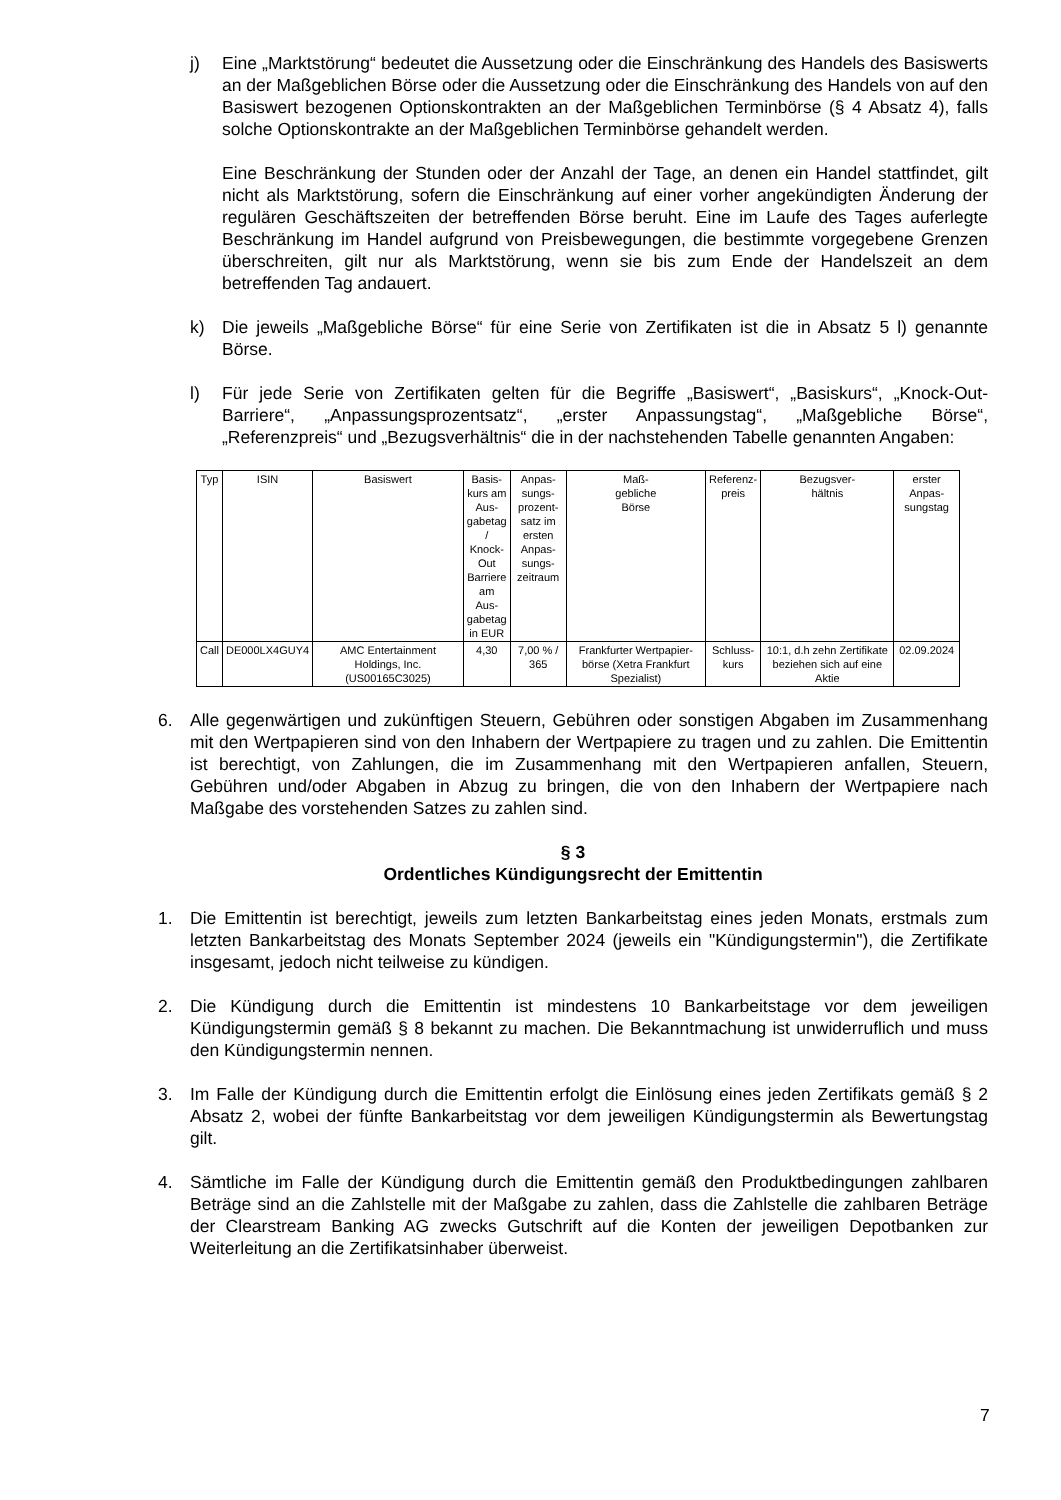j) Eine „Marktstörung“ bedeutet die Aussetzung oder die Einschränkung des Handels des Basiswerts an der Maßgeblichen Börse oder die Aussetzung oder die Einschränkung des Handels von auf den Basiswert bezogenen Optionskontrakten an der Maßgeblichen Terminbörse (§ 4 Absatz 4), falls solche Optionskontrakte an der Maßgeblichen Terminbörse gehandelt werden.
Eine Beschränkung der Stunden oder der Anzahl der Tage, an denen ein Handel stattfindet, gilt nicht als Marktstörung, sofern die Einschränkung auf einer vorher angekündigten Änderung der regulären Geschäftszeiten der betreffenden Börse beruht. Eine im Laufe des Tages auferlegte Beschränkung im Handel aufgrund von Preisbewegungen, die bestimmte vorgegebene Grenzen überschreiten, gilt nur als Marktstörung, wenn sie bis zum Ende der Handelszeit an dem betreffenden Tag andauert.
k) Die jeweils „Maßgebliche Börse“ für eine Serie von Zertifikaten ist die in Absatz 5 l) genannte Börse.
l) Für jede Serie von Zertifikaten gelten für die Begriffe „Basiswert“, „Basiskurs“, „Knock-Out-Barriere“, „Anpassungsprozentsatz“, „erster Anpassungstag“, „Maßgebliche Börse“, „Referenzpreis“ und „Bezugsverhältnis“ die in der nachstehenden Tabelle genannten Angaben:
| Typ | ISIN | Basiswert | Basis- kurs am Aus- gabetag / Knock- Out Barriere am Aus- gabetag in EUR | Anpas- sungs- prozent- satz im ersten Anpas- sungs- zeitraum | Maß- gebliche Börse | Referenz- preis | Bezugsver- hältnis | erster Anpas- sungstag |
| --- | --- | --- | --- | --- | --- | --- | --- | --- |
| Call | DE000LX4GUY4 | AMC Entertainment Holdings, Inc. (US00165C3025) | 4,30 | 7,00 % / 365 | Frankfurter Wertpapier-börse (Xetra Frankfurt Spezialist) | Schluss- kurs | 10:1, d.h zehn Zertifikate beziehen sich auf eine Aktie | 02.09.2024 |
6. Alle gegenwärtigen und zukünftigen Steuern, Gebühren oder sonstigen Abgaben im Zusammenhang mit den Wertpapieren sind von den Inhabern der Wertpapiere zu tragen und zu zahlen. Die Emittentin ist berechtigt, von Zahlungen, die im Zusammenhang mit den Wertpapieren anfallen, Steuern, Gebühren und/oder Abgaben in Abzug zu bringen, die von den Inhabern der Wertpapiere nach Maßgabe des vorstehenden Satzes zu zahlen sind.
§ 3
Ordentliches Kündigungsrecht der Emittentin
1. Die Emittentin ist berechtigt, jeweils zum letzten Bankarbeitstag eines jeden Monats, erstmals zum letzten Bankarbeitstag des Monats September 2024 (jeweils ein "Kündigungstermin"), die Zertifikate insgesamt, jedoch nicht teilweise zu kündigen.
2. Die Kündigung durch die Emittentin ist mindestens 10 Bankarbeitstage vor dem jeweiligen Kündigungstermin gemäß § 8 bekannt zu machen. Die Bekanntmachung ist unwiderruflich und muss den Kündigungstermin nennen.
3. Im Falle der Kündigung durch die Emittentin erfolgt die Einlösung eines jeden Zertifikats gemäß § 2 Absatz 2, wobei der fünfte Bankarbeitstag vor dem jeweiligen Kündigungstermin als Bewertungstag gilt.
4. Sämtliche im Falle der Kündigung durch die Emittentin gemäß den Produktbedingungen zahlbaren Beträge sind an die Zahlstelle mit der Maßgabe zu zahlen, dass die Zahlstelle die zahlbaren Beträge der Clearstream Banking AG zwecks Gutschrift auf die Konten der jeweiligen Depotbanken zur Weiterleitung an die Zertifikatsinhaber überweist.
7